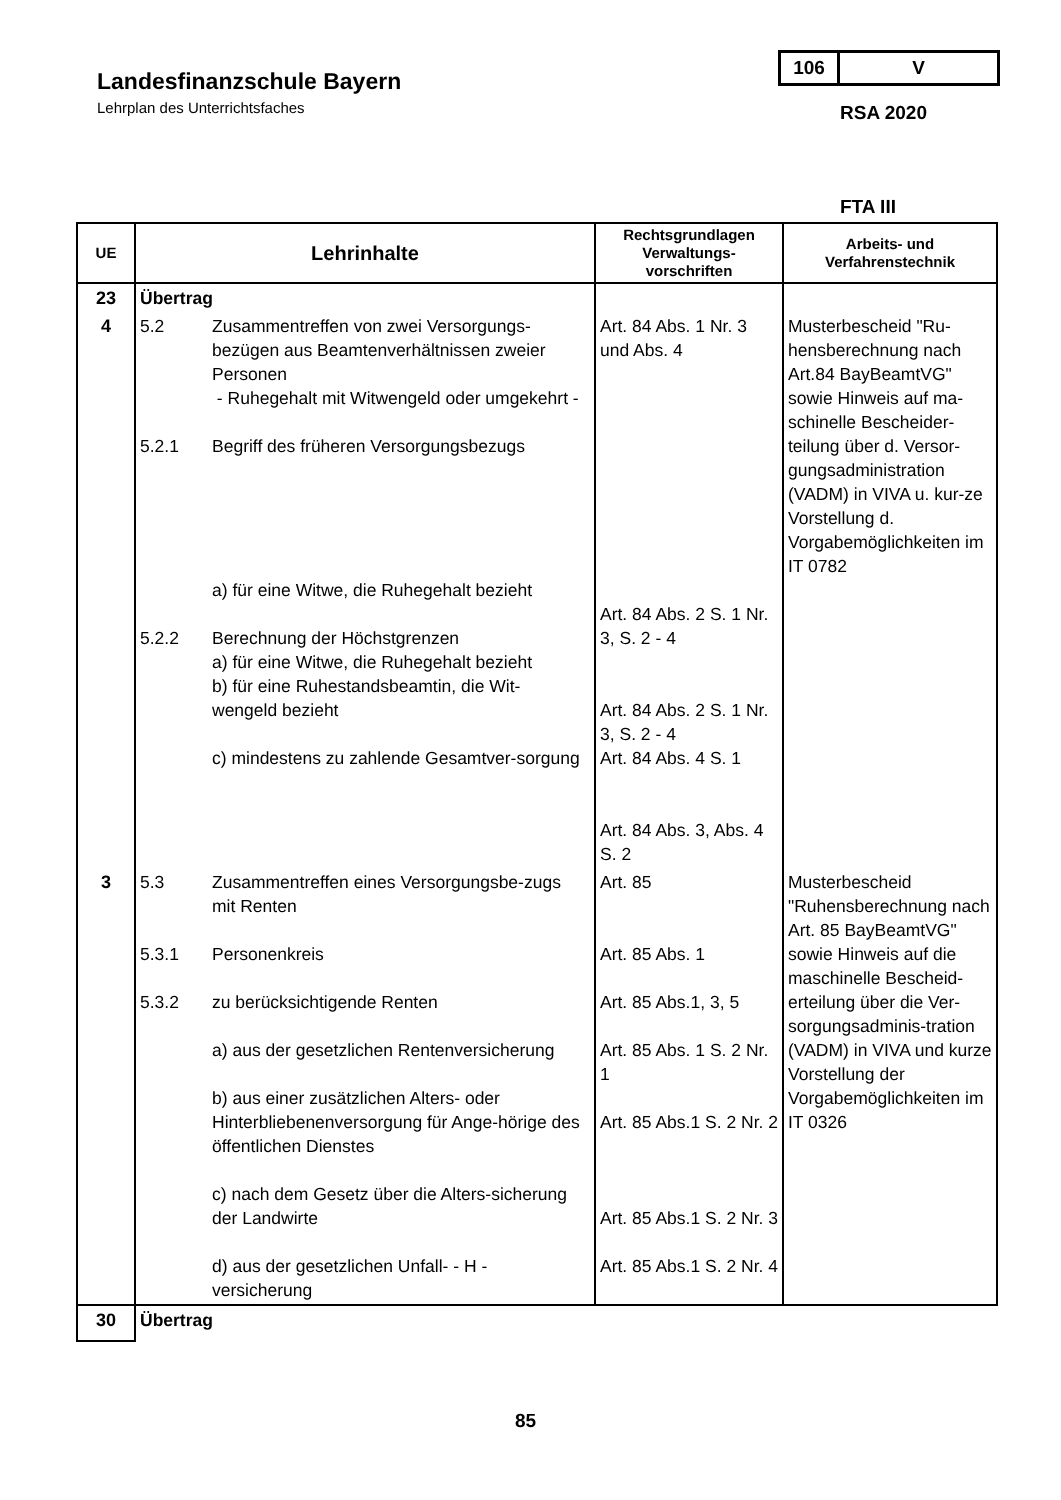Landesfinanzschule Bayern
Lehrplan des Unterrichtsfaches
106 V
RSA 2020
FTA III
| UE | Lehrinhalte | Rechtsgrundlagen Verwaltungs-vorschriften | Arbeits- und Verfahrenstechnik |
| --- | --- | --- | --- |
| 23 | Übertrag | | |
| 4 | 5.2 Zusammentreffen von zwei Versorgungs-bezügen aus Beamtenverhältnissen zweier Personen - Ruhegehalt mit Witwengeld oder umgekehrt - 5.2.1 Begriff des früheren Versorgungsbezugs a) für eine Witwe, die Ruhegehalt bezieht 5.2.2 Berechnung der Höchstgrenzen a) für eine Witwe, die Ruhegehalt bezieht b) für eine Ruhestandsbeamtin, die Wit-wengeld bezieht c) mindestens zu zahlende Gesamtver-sorgung | Art. 84 Abs. 1 Nr. 3 und Abs. 4 Art. 84 Abs. 2 S. 1 Nr. 3, S. 2 - 4 Art. 84 Abs. 2 S. 1 Nr. 3, S. 2 - 4 Art. 84 Abs. 4 S. 1 Art. 84 Abs. 3, Abs. 4 S. 2 | Musterbescheid "Ru-hensberechnung nach Art.84 BayBeamtVG" sowie Hinweis auf ma-schinelle Bescheider-teilung über d. Versor-gungsadministration (VADM) in VIVA u. kur-ze Vorstellung d. Vorgabemöglichkeiten im IT 0782 |
| 3 | 5.3 Zusammentreffen eines Versorgungsbe-zugs mit Renten 5.3.1 Personenkreis 5.3.2 zu berücksichtigende Renten a) aus der gesetzlichen Rentenversicherung b) aus einer zusätzlichen Alters- oder Hinterbliebenenversorgung für Ange-hörige des öffentlichen Dienstes c) nach dem Gesetz über die Alters-sicherung der Landwirte d) aus der gesetzlichen Unfall- - H - versicherung | Art. 85 Art. 85 Abs. 1 Art. 85 Abs.1, 3, 5 Art. 85 Abs. 1 S. 2 Nr. 1 Art. 85 Abs.1 S. 2 Nr. 2 Art. 85 Abs.1 S. 2 Nr. 3 Art. 85 Abs.1 S. 2 Nr. 4 | Musterbescheid "Ruhensberechnung nach Art. 85 BayBeamtVG" sowie Hinweis auf die maschinelle Bescheid-erteilung über die Ver-sorgungsadminis-tration (VADM) in VIVA und kurze Vorstellung der Vorgabemöglichkeiten im IT 0326 |
| 30 | Übertrag | | |
85